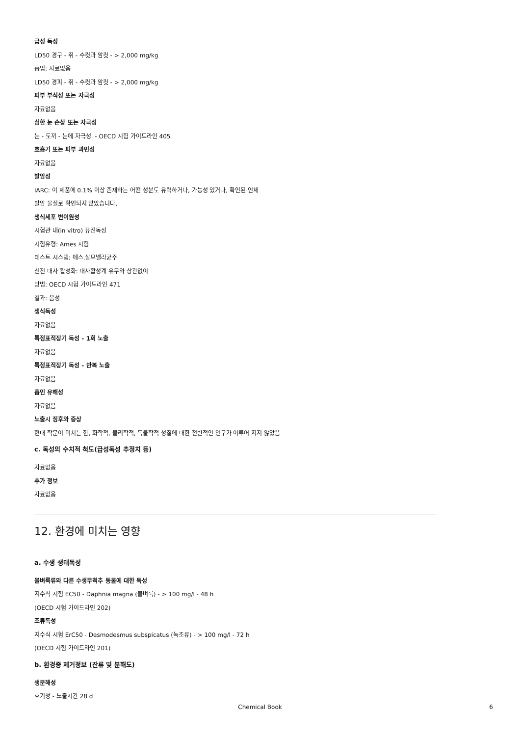급성 독성
LD50 경구 - 쥐 - 수컷과 암컷 - > 2,000 mg/kg
흡입: 자료없음
LD50 경피 - 쥐 - 수컷과 암컷 - > 2,000 mg/kg
피부 부식성 또는 자극성
자료없음
심한 눈 손상 또는 자극성
눈 - 토끼 - 눈에 자극성. - OECD 시험 가이드라인 405
호흡기 또는 피부 과민성
자료없음
발암성
IARC: 이 제품에 0.1% 이상 존재하는 어떤 성분도 유력하거나, 가능성 있거나, 확인된 인체
발암 물질로 확인되지 않았습니다.
생식세포 변이원성
시험관 내(in vitro) 유전독성
시험유형: Ames 시험
테스트 시스템: 에스.살모넬라균주
신진 대사 활성화: 대사활성계 유무와 상관없이
방법: OECD 시험 가이드라인 471
결과: 음성
생식독성
자료없음
특정표적장기 독성 - 1회 노출
자료없음
특정표적장기 독성 - 반복 노출
자료없음
흡인 유해성
자료없음
노출시 징후와 증상
현대 학문이 미치는 한, 화학적, 물리학적, 독물학적 성질에 대한 전반적인 연구가 이루어 지지 않았음
c. 독성의 수치적 척도(급성독성 추정치 등)
자료없음
추가 정보
자료없음
12. 환경에 미치는 영향
a. 수생 생태독성
물벼룩류와 다른 수생무척추 동물에 대한 독성
지수식 시험 EC50 - Daphnia magna (물벼룩) - > 100 mg/l - 48 h
(OECD 시험 가이드라인 202)
조류독성
지수식 시험 ErC50 - Desmodesmus subspicatus (녹조류) - > 100 mg/l - 72 h
(OECD 시험 가이드라인 201)
b. 환경중 제거정보 (잔류 및 분해도)
생분해성
호기성 - 노출시간 28 d
Chemical Book
6